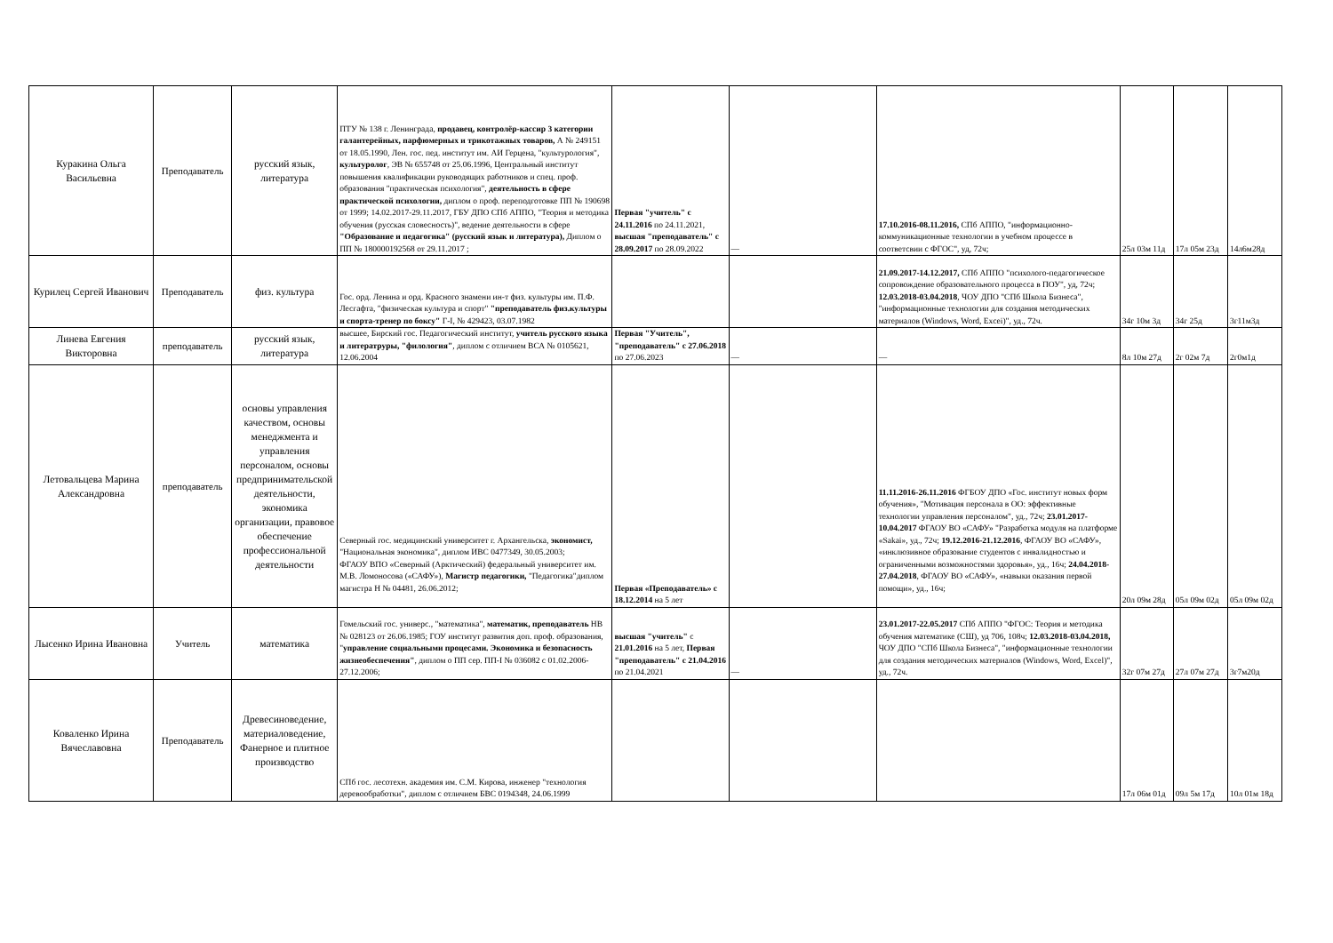| Куракина Ольга Васильевна | Преподаватель | русский язык, литература | ПТУ № 138 г. Ленинграда, продавец, контролёр-кассир 3 категории галантерейных, парфюмерных и трикотажных товаров, А № 249151 от 18.05.1990, Лен. гос. пед. институт им. АИ Герцена, "культурология", культуролог , ЭВ № 655748 от 25.06.1996, Центральный институт повышения квалификации руководящих работников и спец. проф. образования "практическая психология", деятельность в сфере практической психологии, диплом о проф. переподготовке ПП № 190698 от 1999; 14.02.2017-29.11.2017, ГБУ ДПО СПб АППО, "Теория и методика обучения (русская словесность)", ведение деятельности в сфере "Образование и педагогика" (русский язык и литература), Диплом о ПП № 180000192568 от 29.11.2017 ; | Первая "учитель" с 24.11.2016 по 24.11.2021, высшая "преподаватель" с 28.09.2017 по 28.09.2022 | — | 17.10.2016-08.11.2016, СПб АППО, "информационно-коммуникационные технологии в учебном процессе в соответсвии с ФГОС", уд, 72ч; | 25л 03м 11д | 17л 05м 23д | 14л6м28д |
| Курилец Сергей Иванович | Преподаватель | физ. культура | Гос. орд. Ленина и орд. Красного знамени ин-т физ. культуры им. П.Ф. Лесгафта, "физическая культура и спорт" "преподаватель физ.культуры и спорта-тренер по боксу" Г-I, № 429423, 03.07.1982 | | | 21.09.2017-14.12.2017, СПб АППО "психолого-педагогическое сопровождение образовательного процесса в ПОУ", уд, 72ч; 12.03.2018-03.04.2018 , ЧОУ ДПО "СПб Школа Бизнеса", "информационные технологии для создания методических материалов (Windows, Word, Excei)", уд., 72ч. | 34г 10м 3д | 34г 25д | 3г11м3д |
| Линева Евгения Викторовна | преподаватель | русский язык, литература | высшее, Бирский гос. Педагогический институт, учитель русского языка и литератруры, "филология" , диплом с отличием ВСА № 0105621, 12.06.2004 | Первая "Учитель", "преподаватель" с 27.06.2018 по 27.06.2023 | — | — | 8л 10м 27д | 2г 02м 7д | 2г0м1д |
| Летовальцева Марина Александровна | преподаватель | основы управления качеством, основы менеджмента и управления персоналом, основы предпринимательской деятельности, экономика организации, правовое обеспечение профессиональной деятельности | Северный гос. медицинский университет г. Архангельска, экономист, "Национальная экономика", диплом ИВС 0477349, 30.05.2003; ФГАОУ ВПО «Северный (Арктический) федеральный университет им. М.В. Ломоносова («САФУ»), Магистр педагогики, "Педагогика"диплом магистра Н № 04481, 26.06.2012; | Первая «Преподаватель» с 18.12.2014 на 5 лет | | 11.11.2016-26.11.2016 ФГБОУ ДПО «Гос. институт новых форм обучения», "Мотивация персонала в ОО: эффективные технологии управления персоналом", уд., 72ч; 23.01.2017-10.04.2017 ФГАОУ ВО «САФУ» "Разработка модуля на платформе «Sakai», уд., 72ч; 19.12.2016-21.12.2016 , ФГАОУ ВО «САФУ», «инклюзивное образование студентов с инвалидностью и ограниченными возможностями здоровья», уд., 16ч; 24.04.2018-27.04.2018 , ФГАОУ ВО «САФУ», «навыки оказания первой помощи», уд., 16ч; | 20л 09м 28д | 05л 09м 02д | 05л 09м 02д |
| Лысенко Ирина Ивановна | Учитель | математика | Гомельский гос. универс., "математика", математик, преподаватель НВ № 028123 от 26.06.1985; ГОУ институт развития доп. проф. образования, " управление социальными процесами. Экономика и безопасность жизнеобеспечения" , диплом о ПП сер. ПП-I № 036082 с 01.02.2006-27.12.2006; | высшая "учитель" с 21.01.2016 на 5 лет, Первая "преподаватель" с 21.04.2016 по 21.04.2021 | — | 23.01.2017-22.05.2017 СПб АППО "ФГОС: Теория и методика обучения математике (СШ), уд 706, 108ч; 12.03.2018-03.04.2018, ЧОУ ДПО "СПб Школа Бизнеса", "информационные технологии для создания методических материалов (Windows, Word, Excel)", уд., 72ч. | 32г 07м 27д | 27л 07м 27д | 3г7м20д |
| Коваленко Ирина Вячеславовна | Преподаватель | Древесиноведение, материаловедение, Фанерное и плитное производство | СПб гос. лесотехн. академия им. С.М. Кирова, инженер "технология деревообработки", диплом с отличием БВС 0194348, 24.06.1999 | | | | 17л 06м 01д | 09л 5м 17д | 10л 01м 18д |